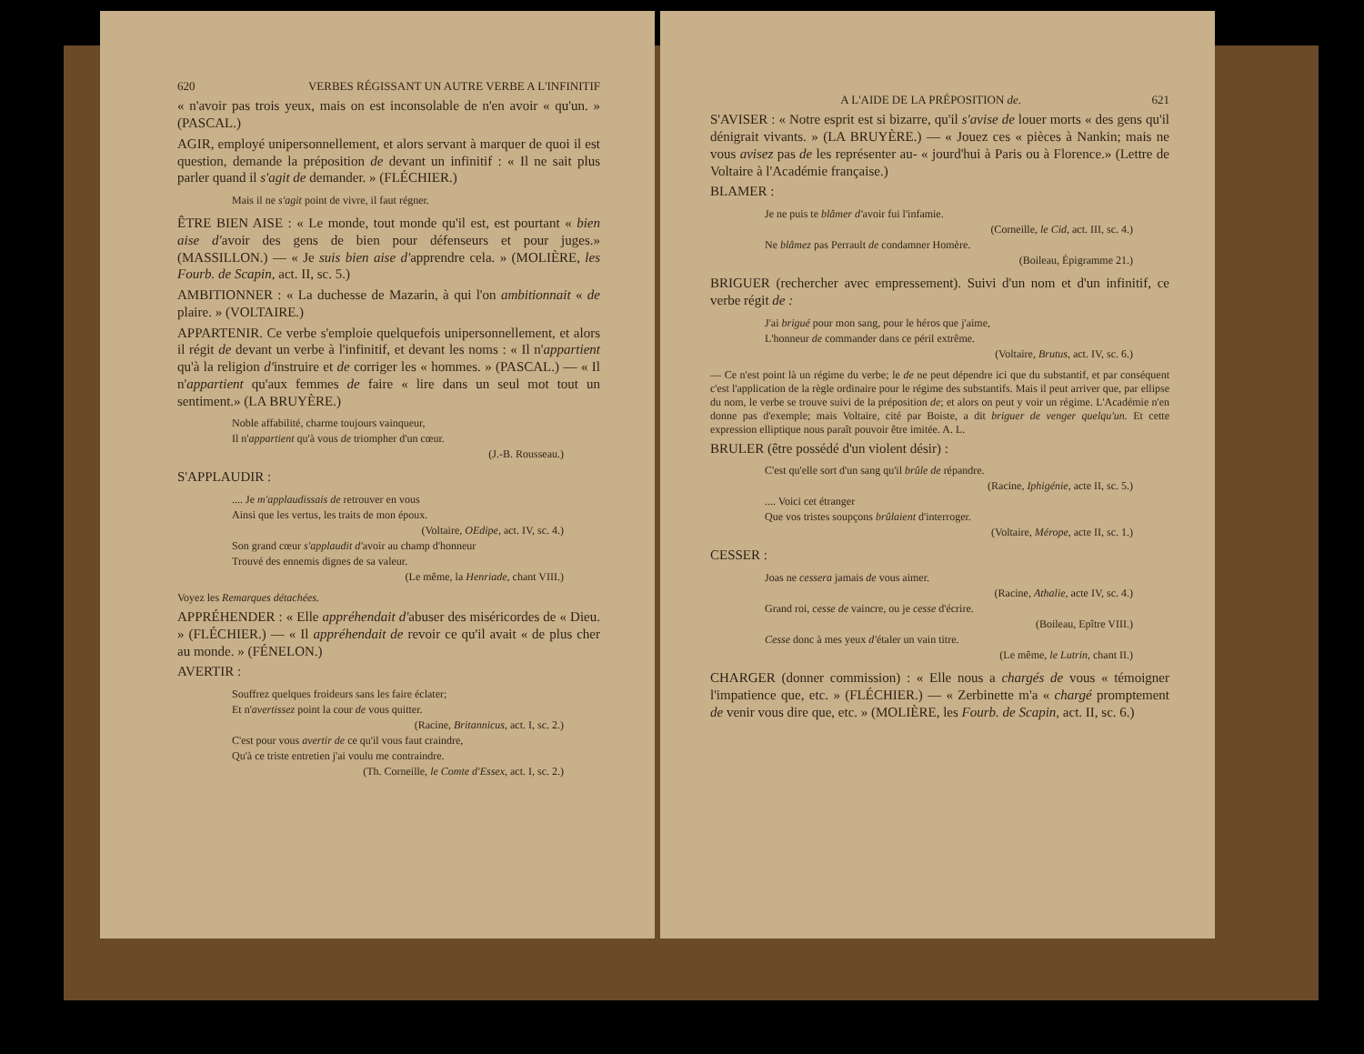620 VERBES RÉGISSANT UN AUTRE VERBE A L'INFINITIF
« n'avoir pas trois yeux, mais on est inconsolable de n'en avoir « qu'un. » (PASCAL.)
AGIR, employé unipersonnellement, et alors servant à marquer de quoi il est question, demande la préposition de devant un infinitif : « Il ne sait plus parler quand il s'agit de demander. » (FLÉCHIER.)
Mais il ne s'agit point de vivre, il faut régner.
ÊTRE BIEN AISE : « Le monde, tout monde qu'il est, est pourtant « bien aise d'avoir des gens de bien pour défenseurs et pour juges.» (MASSILLON.) — « Je suis bien aise d'apprendre cela. » (MOLIÈRE, les Fourb. de Scapin, act. II, sc. 5.)
AMBITIONNER : « La duchesse de Mazarin, à qui l'on ambitionnait « de plaire. » (VOLTAIRE.)
APPARTENIR. Ce verbe s'emploie quelquefois unipersonnellement, et alors il régit de devant un verbe à l'infinitif, et devant les noms : « Il n'appartient qu'à la religion d'instruire et de corriger les « hommes. » (PASCAL.) — « Il n'appartient qu'aux femmes de faire « lire dans un seul mot tout un sentiment.» (LA BRUYÈRE.)
Noble affabilité, charme toujours vainqueur,
Il n'appartient qu'à vous de triompher d'un cœur.
(J.-B. Rousseau.)
S'APPLAUDIR :
.... Je m'applaudissais de retrouver en vous
Ainsi que les vertus, les traits de mon époux.
(Voltaire, OEdipe, act. IV, sc. 4.)
Son grand cœur s'applaudit d'avoir au champ d'honneur
Trouvé des ennemis dignes de sa valeur.
(Le même, la Henriade, chant VIII.)
Voyez les Remarques détachées.
APPRÉHENDER : « Elle appréhendait d'abuser des miséricordes de « Dieu. » (FLÉCHIER.) — « Il appréhendait de revoir ce qu'il avait « de plus cher au monde. » (FÉNELON.)
AVERTIR :
Souffrez quelques froideurs sans les faire éclater;
Et n'avertissez point la cour de vous quitter.
(Racine, Britannicus, act. I, sc. 2.)
C'est pour vous avertir de ce qu'il vous faut craindre,
Qu'à ce triste entretien j'ai voulu me contraindre.
(Th. Corneille, le Comte d'Essex, act. I, sc. 2.)
A L'AIDE DE LA PRÉPOSITION de. 621
S'AVISER : « Notre esprit est si bizarre, qu'il s'avise de louer morts « des gens qu'il dénigrait vivants. » (LA BRUYÈRE.) — « Jouez ces « pièces à Nankin; mais ne vous avisez pas de les représenter au- « jourd'hui à Paris ou à Florence.» (Lettre de Voltaire à l'Académie française.)
BLAMER :
Je ne puis te blâmer d'avoir fui l'infamie.
(Corneille, le Cid, act. III, sc. 4.)
Ne blâmez pas Perrault de condamner Homère.
(Boileau, Épigramme 21.)
BRIGUER (rechercher avec empressement). Suivi d'un nom et d'un infinitif, ce verbe régit de :
J'ai brigué pour mon sang, pour le héros que j'aime,
L'honneur de commander dans ce péril extrême.
(Voltaire, Brutus, act. IV, sc. 6.)
— Ce n'est point là un régime du verbe; le de ne peut dépendre ici que du substantif, et par conséquent c'est l'application de la règle ordinaire pour le régime des substantifs. Mais il peut arriver que, par ellipse du nom, le verbe se trouve suivi de la préposition de; et alors on peut y voir un régime. L'Académie n'en donne pas d'exemple; mais Voltaire, cité par Boiste, a dit briguer de venger quelqu'un. Et cette expression elliptique nous paraît pouvoir être imitée. A. L.
BRULER (être possédé d'un violent désir) :
C'est qu'elle sort d'un sang qu'il brûle de répandre.
(Racine, Iphigénie, acte II, sc. 5.)
.... Voici cet étranger
Que vos tristes soupçons brûlaient d'interroger.
(Voltaire, Mérope, acte II, sc. 1.)
CESSER :
Joas ne cessera jamais de vous aimer.
(Racine, Athalie, acte IV, sc. 4.)
Grand roi, cesse de vaincre, ou je cesse d'écrire.
(Boileau, Epître VIII.)
Cesse donc à mes yeux d'étaler un vain titre.
(Le même, le Lutrin, chant II.)
CHARGER (donner commission) : « Elle nous a chargés de vous « témoigner l'impatience que, etc. » (FLÉCHIER.) — « Zerbinette m'a « chargé promptement de venir vous dire que, etc. » (MOLIÈRE, les Fourb. de Scapin, act. II, sc. 6.)